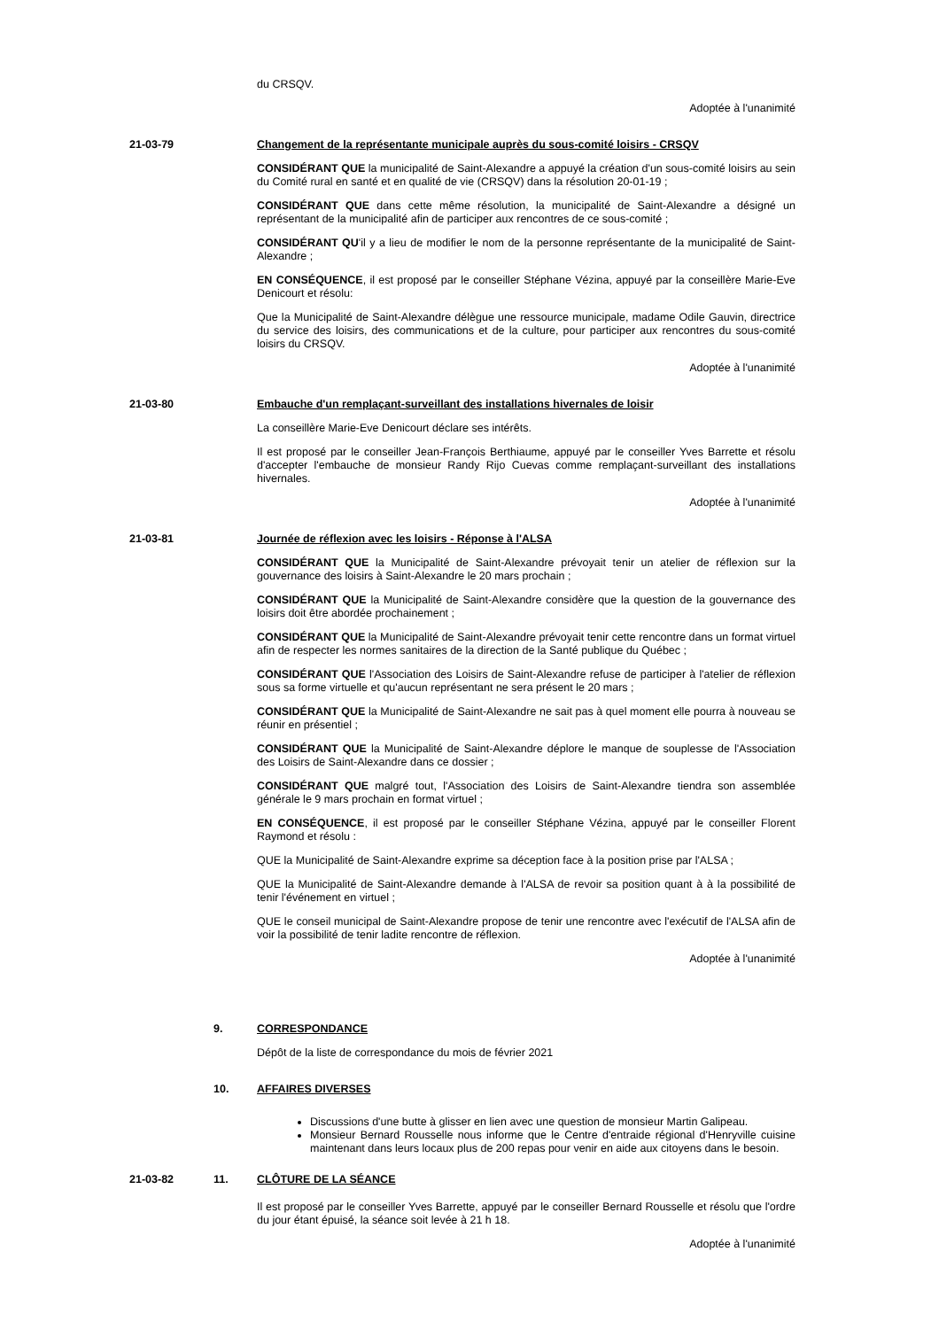du CRSQV.
Adoptée à l'unanimité
21-03-79 Changement de la représentante municipale auprès du sous-comité loisirs - CRSQV
CONSIDÉRANT QUE la municipalité de Saint-Alexandre a appuyé la création d'un sous-comité loisirs au sein du Comité rural en santé et en qualité de vie (CRSQV) dans la résolution 20-01-19 ;
CONSIDÉRANT QUE dans cette même résolution, la municipalité de Saint-Alexandre a désigné un représentant de la municipalité afin de participer aux rencontres de ce sous-comité ;
CONSIDÉRANT QU'il y a lieu de modifier le nom de la personne représentante de la municipalité de Saint-Alexandre ;
EN CONSÉQUENCE, il est proposé par le conseiller Stéphane Vézina, appuyé par la conseillère Marie-Eve Denicourt et résolu:
Que la Municipalité de Saint-Alexandre délègue une ressource municipale, madame Odile Gauvin, directrice du service des loisirs, des communications et de la culture, pour participer aux rencontres du sous-comité loisirs du CRSQV.
Adoptée à l'unanimité
21-03-80 Embauche d'un remplaçant-surveillant des installations hivernales de loisir
La conseillère Marie-Eve Denicourt déclare ses intérêts.
Il est proposé par le conseiller Jean-François Berthiaume, appuyé par le conseiller Yves Barrette et résolu d'accepter l'embauche de monsieur Randy Rijo Cuevas comme remplaçant-surveillant des installations hivernales.
Adoptée à l'unanimité
21-03-81 Journée de réflexion avec les loisirs - Réponse à l'ALSA
CONSIDÉRANT QUE la Municipalité de Saint-Alexandre prévoyait tenir un atelier de réflexion sur la gouvernance des loisirs à Saint-Alexandre le 20 mars prochain ;
CONSIDÉRANT QUE la Municipalité de Saint-Alexandre considère que la question de la gouvernance des loisirs doit être abordée prochainement ;
CONSIDÉRANT QUE la Municipalité de Saint-Alexandre prévoyait tenir cette rencontre dans un format virtuel afin de respecter les normes sanitaires de la direction de la Santé publique du Québec ;
CONSIDÉRANT QUE l'Association des Loisirs de Saint-Alexandre refuse de participer à l'atelier de réflexion sous sa forme virtuelle et qu'aucun représentant ne sera présent le 20 mars ;
CONSIDÉRANT QUE la Municipalité de Saint-Alexandre ne sait pas à quel moment elle pourra à nouveau se réunir en présentiel ;
CONSIDÉRANT QUE la Municipalité de Saint-Alexandre déplore le manque de souplesse de l'Association des Loisirs de Saint-Alexandre dans ce dossier ;
CONSIDÉRANT QUE malgré tout, l'Association des Loisirs de Saint-Alexandre tiendra son assemblée générale le 9 mars prochain en format virtuel ;
EN CONSÉQUENCE, il est proposé par le conseiller Stéphane Vézina, appuyé par le conseiller Florent Raymond et résolu :
QUE la Municipalité de Saint-Alexandre exprime sa déception face à la position prise par l'ALSA ;
QUE la Municipalité de Saint-Alexandre demande à l'ALSA de revoir sa position quant à à la possibilité de tenir l'événement en virtuel ;
QUE le conseil municipal de Saint-Alexandre propose de tenir une rencontre avec l'exécutif de l'ALSA afin de voir la possibilité de tenir ladite rencontre de réflexion.
Adoptée à l'unanimité
9. CORRESPONDANCE
Dépôt de la liste de correspondance du mois de février 2021
10. AFFAIRES DIVERSES
Discussions d'une butte à glisser en lien avec une question de monsieur Martin Galipeau.
Monsieur Bernard Rousselle nous informe que le Centre d'entraide régional d'Henryville cuisine maintenant dans leurs locaux plus de 200 repas pour venir en aide aux citoyens dans le besoin.
21-03-82 11. CLÔTURE DE LA SÉANCE
Il est proposé par le conseiller Yves Barrette, appuyé par le conseiller Bernard Rousselle et résolu que l'ordre du jour étant épuisé, la séance soit levée à 21 h 18.
Adoptée à l'unanimité